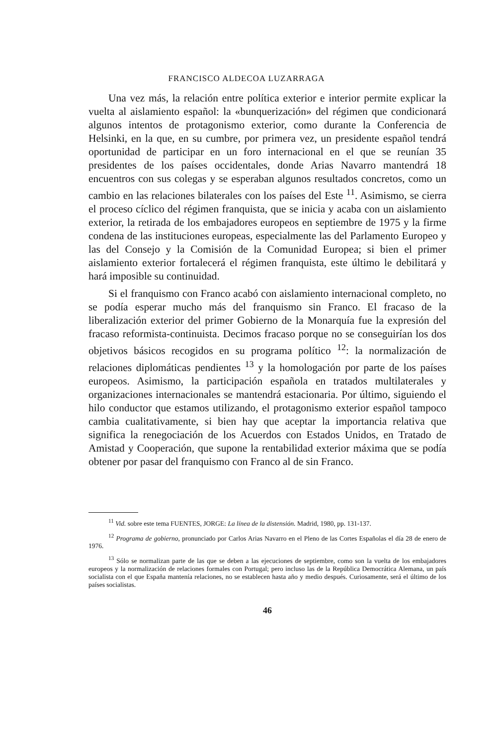FRANCISCO ALDECOA LUZARRAGA
Una vez más, la relación entre política exterior e interior permite explicar la vuelta al aislamiento español: la «bunquerización» del régimen que condicionará algunos intentos de protagonismo exterior, como durante la Conferencia de Helsinki, en la que, en su cumbre, por primera vez, un presidente español tendrá oportunidad de participar en un foro internacional en el que se reunían 35 presidentes de los países occidentales, donde Arias Navarro mantendrá 18 encuentros con sus colegas y se esperaban algunos resultados concretos, como un cambio en las relaciones bilaterales con los países del Este <sup>11</sup>. Asimismo, se cierra el proceso cíclico del régimen franquista, que se inicia y acaba con un aislamiento exterior, la retirada de los embajadores europeos en septiembre de 1975 y la firme condena de las instituciones europeas, especialmente las del Parlamento Europeo y las del Consejo y la Comisión de la Comunidad Europea; si bien el primer aislamiento exterior fortalecerá el régimen franquista, este último le debilitará y hará imposible su continuidad.
Si el franquismo con Franco acabó con aislamiento internacional completo, no se podía esperar mucho más del franquismo sin Franco. El fracaso de la liberalización exterior del primer Gobierno de la Monarquía fue la expresión del fracaso reformista-continuista. Decimos fracaso porque no se conseguirían los dos objetivos básicos recogidos en su programa político <sup>12</sup>: la normalización de relaciones diplomáticas pendientes <sup>13</sup> y la homologación por parte de los países europeos. Asimismo, la participación española en tratados multilaterales y organizaciones internacionales se mantendrá estacionaria. Por último, siguiendo el hilo conductor que estamos utilizando, el protagonismo exterior español tampoco cambia cualitativamente, si bien hay que aceptar la importancia relativa que significa la renegociación de los Acuerdos con Estados Unidos, en Tratado de Amistad y Cooperación, que supone la rentabilidad exterior máxima que se podía obtener por pasar del franquismo con Franco al de sin Franco.
<sup>11</sup> Vid. sobre este tema FUENTES, JORGE: La línea de la distensión. Madrid, 1980, pp. 131-137.
<sup>12</sup> Programa de gobierno, pronunciado por Carlos Arias Navarro en el Pleno de las Cortes Españolas el día 28 de enero de 1976.
<sup>13</sup> Sólo se normalizan parte de las que se deben a las ejecuciones de septiembre, como son la vuelta de los embajadores europeos y la normalización de relaciones formales con Portugal; pero incluso las de la República Democrática Alemana, un país socialista con el que España mantenía relaciones, no se establecen hasta año y medio después. Curiosamente, será el último de los países socialistas.
46